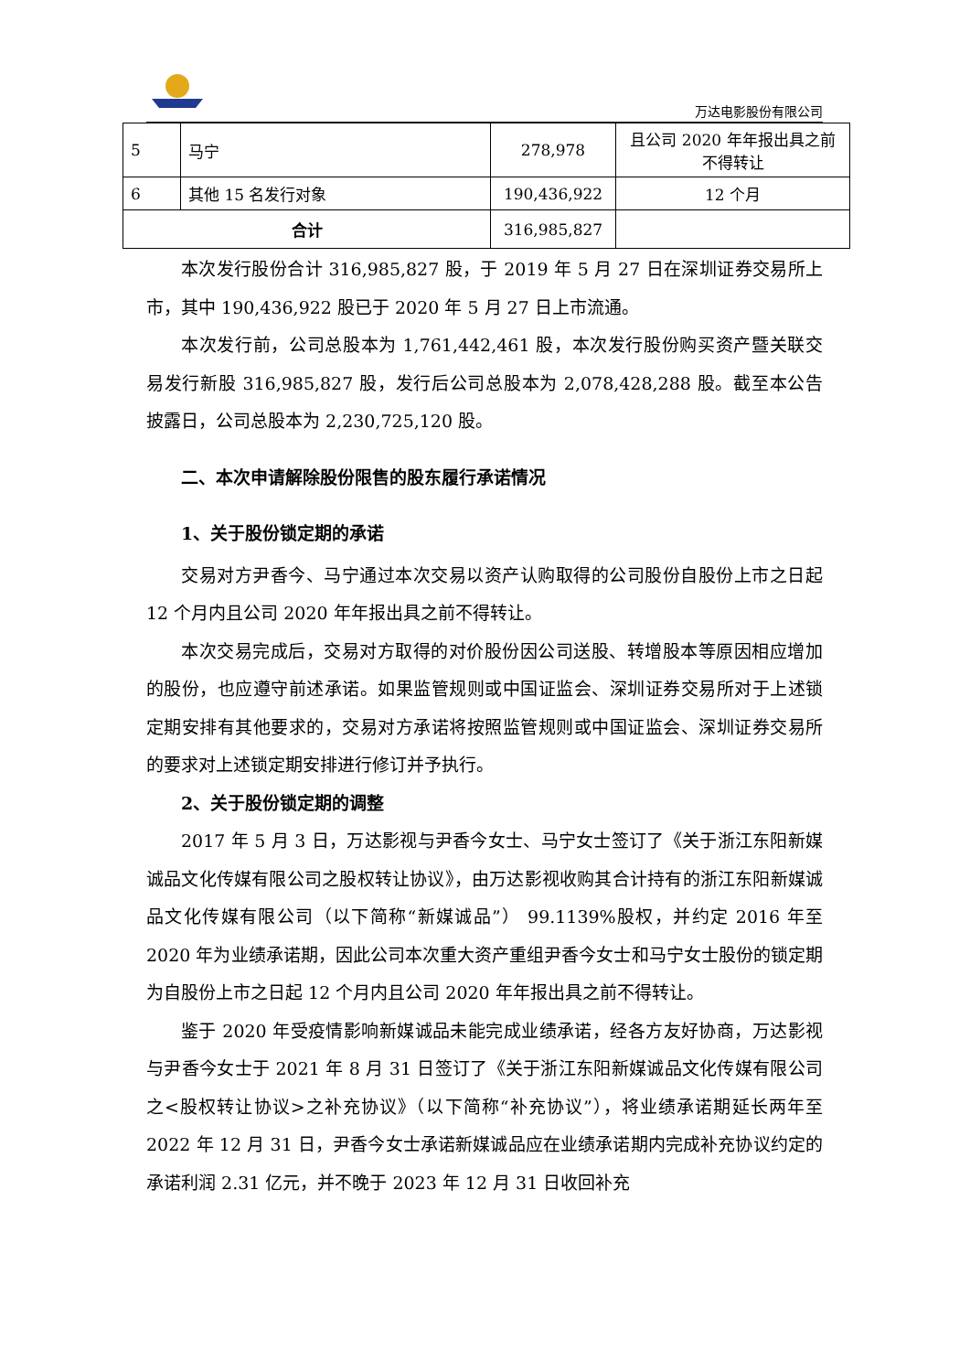万达电影股份有限公司
| 5 | 马宁 | 278,978 | 且公司 2020 年年报出具之前不得转让 |
| 6 | 其他 15 名发行对象 | 190,436,922 | 12 个月 |
| 合计 | | 316,985,827 | |
本次发行股份合计 316,985,827 股，于 2019 年 5 月 27 日在深圳证券交易所上市，其中 190,436,922 股已于 2020 年 5 月 27 日上市流通。
本次发行前，公司总股本为 1,761,442,461 股，本次发行股份购买资产暨关联交易发行新股 316,985,827 股，发行后公司总股本为 2,078,428,288 股。截至本公告披露日，公司总股本为 2,230,725,120 股。
二、本次申请解除股份限售的股东履行承诺情况
1、关于股份锁定期的承诺
交易对方尹香今、马宁通过本次交易以资产认购取得的公司股份自股份上市之日起 12 个月内且公司 2020 年年报出具之前不得转让。
本次交易完成后，交易对方取得的对价股份因公司送股、转增股本等原因相应增加的股份，也应遵守前述承诺。如果监管规则或中国证监会、深圳证券交易所对于上述锁定期安排有其他要求的，交易对方承诺将按照监管规则或中国证监会、深圳证券交易所的要求对上述锁定期安排进行修订并予执行。
2、关于股份锁定期的调整
2017 年 5 月 3 日，万达影视与尹香今女士、马宁女士签订了《关于浙江东阳新媒诚品文化传媒有限公司之股权转让协议》，由万达影视收购其合计持有的浙江东阳新媒诚品文化传媒有限公司（以下简称“新媒诚品”） 99.1139%股权，并约定 2016 年至 2020 年为业绩承诺期，因此公司本次重大资产重组尹香今女士和马宁女士股份的锁定期为自股份上市之日起 12 个月内且公司 2020 年年报出具之前不得转让。
鉴于 2020 年受疫情影响新媒诚品未能完成业绩承诺，经各方友好协商，万达影视与尹香今女士于 2021 年 8 月 31 日签订了《关于浙江东阳新媒诚品文化传媒有限公司之<股权转让协议>之补充协议》（以下简称“补充协议”），将业绩承诺期延长两年至 2022 年 12 月 31 日，尹香今女士承诺新媒诚品应在业绩承诺期内完成补充协议约定的承诺利润 2.31 亿元，并不晚于 2023 年 12 月 31 日收回补充